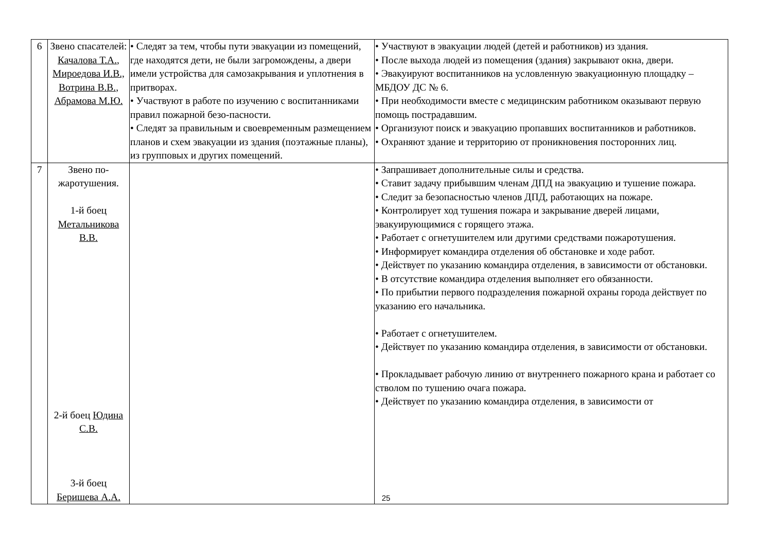| 6 | Звено спасателей: Качалова Т.А., Мироедова И.В., Вотрина В.В., Абрамова М.Ю. | • Следят за тем, чтобы пути эвакуации из помещений, где находятся дети, не были загромождены, а двери имели устройства для самозакрывания и уплотнения в притворах. • Участвуют в работе по изучению с воспитанниками правил пожарной безо-пасности. • Следят за правильным и своевременным размещением планов и схем эвакуации из здания (поэтажные планы), из групповых и других помещений. | • Участвуют в эвакуации людей (детей и работников) из здания. • После выхода людей из помещения (здания) закрывают окна, двери. • Эвакуируют воспитанников на условленную эвакуационную площадку – МБДОУ ДС № 6. • При необходимости вместе с медицинским работником оказывают первую помощь пострадавшим. • Организуют поиск и эвакуацию пропавших воспитанников и работников. • Охраняют здание и территорию от проникновения посторонних лиц. |
| 7 | Звено по-жаротушения. 1-й боец Метальникова В.В. 2-й боец Юдина С.В. 3-й боец Беришева А.А. | | • Запрашивает дополнительные силы и средства. • Ставит задачу прибывшим членам ДПД на эвакуацию и тушение пожара. • Следит за безопасностью членов ДПД, работающих на пожаре. • Контролирует ход тушения пожара и закрывание дверей лицами, эвакуирующимися с горящего этажа. • Работает с огнетушителем или другими средствами пожаротушения. • Информирует командира отделения об обстановке и ходе работ. • Действует по указанию командира отделения, в зависимости от обстановки. • В отсутствие командира отделения выполняет его обязанности. • По прибытии первого подразделения пожарной охраны города действует по указанию его начальника. • Работает с огнетушителем. • Действует по указанию командира отделения, в зависимости от обстановки. • Прокладывает рабочую линию от внутреннего пожарного крана и работает со стволом по тушению очага пожара. • Действует по указанию командира отделения, в зависимости от |
25